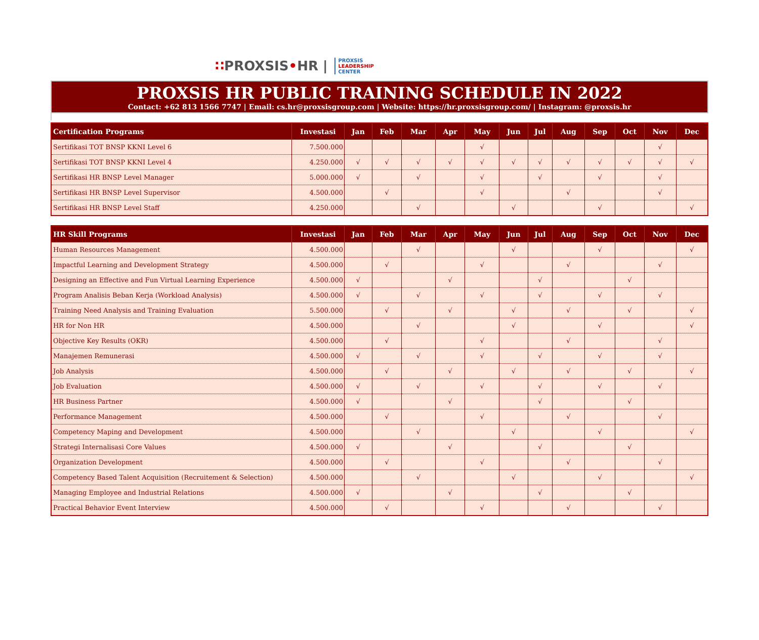∷PROXSIS•HR |
PROXSIS
LEADERSHIP
CENTER
PROXSIS HR PUBLIC TRAINING SCHEDULE IN 2022
Contact: +62 813 1566 7747 | Email: cs.hr@proxsisgroup.com | Website: https://hr.proxsisgroup.com/ | Instagram: @proxsis.hr
| Certification Programs | Investasi | Jan | Feb | Mar | Apr | May | Jun | Jul | Aug | Sep | Oct | Nov | Dec |
| --- | --- | --- | --- | --- | --- | --- | --- | --- | --- | --- | --- | --- | --- |
| Sertifikasi TOT BNSP KKNI Level 6 | 7.500.000 | | | | | √ | | | | | | √ | |
| Sertifikasi TOT BNSP KKNI Level 4 | 4.250.000 | √ | √ | √ | √ | √ | √ | √ | √ | √ | √ | √ | √ |
| Sertifikasi HR BNSP Level Manager | 5.000.000 | √ | | √ | | √ | | √ | | √ | | √ | |
| Sertifikasi HR BNSP Level Supervisor | 4.500.000 | | √ | | | √ | | | √ | | | √ | |
| Sertifikasi HR BNSP Level Staff | 4.250.000 | | | √ | | | √ | | | √ | | | √ |
| HR Skill Programs | Investasi | Jan | Feb | Mar | Apr | May | Jun | Jul | Aug | Sep | Oct | Nov | Dec |
| --- | --- | --- | --- | --- | --- | --- | --- | --- | --- | --- | --- | --- | --- |
| Human Resources Management | 4.500.000 | | | √ | | | √ | | | √ | | | √ |
| Impactful Learning and Development Strategy | 4.500.000 | | √ | | | √ | | | √ | | | √ | |
| Designing an Effective and Fun Virtual Learning Experience | 4.500.000 | √ | | | √ | | | √ | | | √ | | |
| Program Analisis Beban Kerja (Workload Analysis) | 4.500.000 | √ | | √ | | √ | | √ | | √ | | √ | |
| Training Need Analysis and Training Evaluation | 5.500.000 | | √ | | √ | | √ | | √ | | √ | | √ |
| HR for Non HR | 4.500.000 | | | √ | | | √ | | | √ | | | √ |
| Objective Key Results (OKR) | 4.500.000 | | √ | | | √ | | | √ | | | √ | |
| Manajemen Remunerasi | 4.500.000 | √ | | √ | | √ | | √ | | √ | | √ | |
| Job Analysis | 4.500.000 | | √ | | √ | | √ | | √ | | √ | | √ |
| Job Evaluation | 4.500.000 | √ | | √ | | √ | | √ | | √ | | √ | |
| HR Business Partner | 4.500.000 | √ | | | √ | | | √ | | | √ | | |
| Performance Management | 4.500.000 | | √ | | | √ | | | √ | | | √ | |
| Competency Maping and Development | 4.500.000 | | | √ | | | √ | | | √ | | | √ |
| Strategi Internalisasi Core Values | 4.500.000 | √ | | | √ | | | √ | | | √ | | |
| Organization Development | 4.500.000 | | √ | | | √ | | | √ | | | √ | |
| Competency Based Talent Acquisition (Recruitement & Selection) | 4.500.000 | | | √ | | | √ | | | √ | | | √ |
| Managing Employee and Industrial Relations | 4.500.000 | √ | | | √ | | | √ | | | √ | | |
| Practical Behavior Event Interview | 4.500.000 | | √ | | | √ | | | √ | | | √ | |